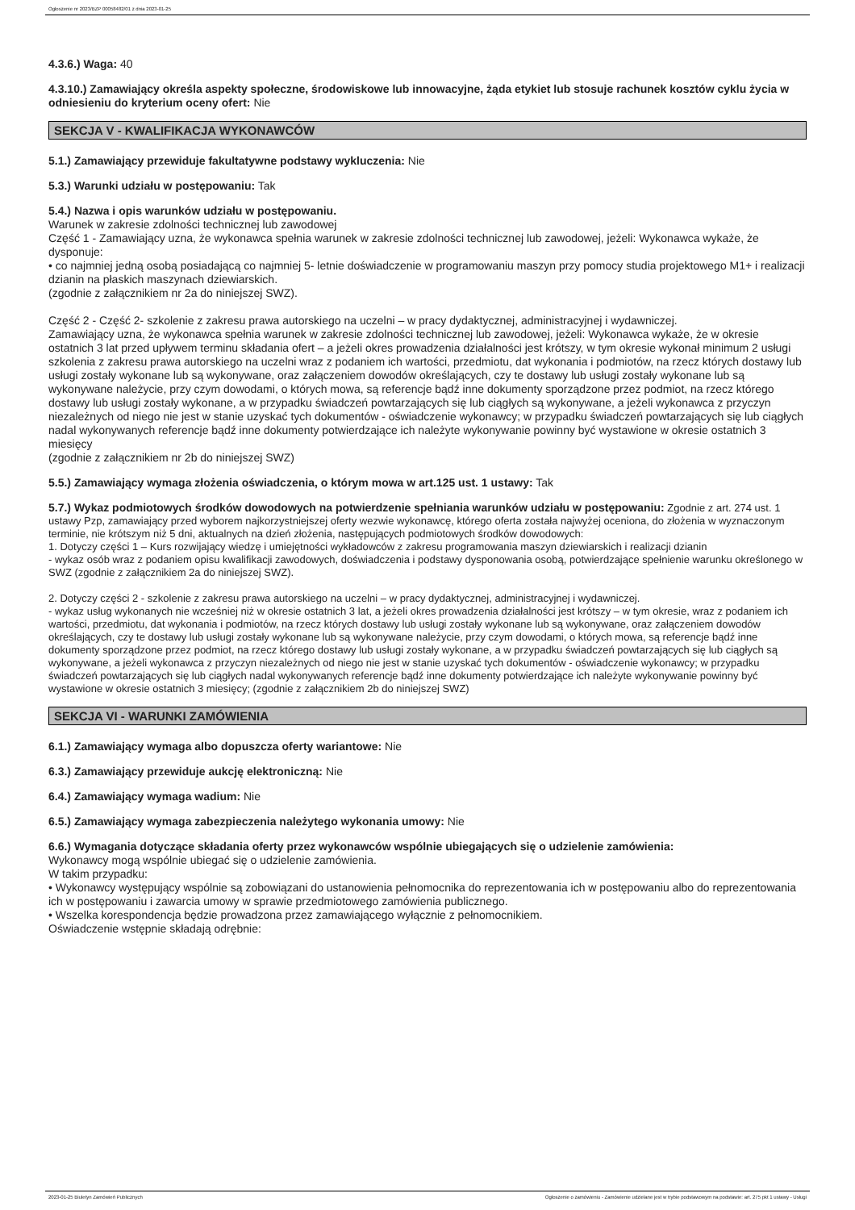Ogłoszenie nr 2023/BZP 00058482/01 z dnia 2023-01-25
4.3.6.) Waga: 40
4.3.10.) Zamawiający określa aspekty społeczne, środowiskowe lub innowacyjne, żąda etykiet lub stosuje rachunek kosztów cyklu życia w odniesieniu do kryterium oceny ofert: Nie
SEKCJA V - KWALIFIKACJA WYKONAWCÓW
5.1.) Zamawiający przewiduje fakultatywne podstawy wykluczenia: Nie
5.3.) Warunki udziału w postępowaniu: Tak
5.4.) Nazwa i opis warunków udziału w postępowaniu.
Warunek w zakresie zdolności technicznej lub zawodowej
Część 1 - Zamawiający uzna, że wykonawca spełnia warunek w zakresie zdolności technicznej lub zawodowej, jeżeli: Wykonawca wykaże, że dysponuje:
• co najmniej jedną osobą posiadającą co najmniej 5- letnie doświadczenie w programowaniu maszyn przy pomocy studia projektowego M1+ i realizacji dzianin na płaskich maszynach dziewiarskich.
(zgodnie z załącznikiem nr 2a do niniejszej SWZ).
Część 2 - Część 2- szkolenie z zakresu prawa autorskiego na uczelni – w pracy dydaktycznej, administracyjnej i wydawniczej.
Zamawiający uzna, że wykonawca spełnia warunek w zakresie zdolności technicznej lub zawodowej, jeżeli: Wykonawca wykaże, że w okresie ostatnich 3 lat przed upływem terminu składania ofert – a jeżeli okres prowadzenia działalności jest krótszy, w tym okresie wykonał minimum 2 usługi szkolenia z zakresu prawa autorskiego na uczelni wraz z podaniem ich wartości, przedmiotu, dat wykonania i podmiotów, na rzecz których dostawy lub usługi zostały wykonane lub są wykonywane, oraz załączeniem dowodów określających, czy te dostawy lub usługi zostały wykonane lub są wykonywane należycie, przy czym dowodami, o których mowa, są referencje bądź inne dokumenty sporządzone przez podmiot, na rzecz którego dostawy lub usługi zostały wykonane, a w przypadku świadczeń powtarzających się lub ciągłych są wykonywane, a jeżeli wykonawca z przyczyn niezależnych od niego nie jest w stanie uzyskać tych dokumentów - oświadczenie wykonawcy; w przypadku świadczeń powtarzających się lub ciągłych nadal wykonywanych referencje bądź inne dokumenty potwierdzające ich należyte wykonywanie powinny być wystawione w okresie ostatnich 3 miesięcy
(zgodnie z załącznikiem nr 2b do niniejszej SWZ)
5.5.) Zamawiający wymaga złożenia oświadczenia, o którym mowa w art.125 ust. 1 ustawy: Tak
5.7.) Wykaz podmiotowych środków dowodowych na potwierdzenie spełniania warunków udziału w postępowaniu: Zgodnie z art. 274 ust. 1 ustawy Pzp, zamawiający przed wyborem najkorzystniejszej oferty wezwie wykonawcę, którego oferta została najwyżej oceniona, do złożenia w wyznaczonym terminie, nie krótszym niż 5 dni, aktualnych na dzień złożenia, następujących podmiotowych środków dowodowych:
1. Dotyczy części 1 – Kurs rozwijający wiedzę i umiejętności wykładowców z zakresu programowania maszyn dziewiarskich i realizacji dzianin
- wykaz osób wraz z podaniem opisu kwalifikacji zawodowych, doświadczenia i podstawy dysponowania osobą, potwierdzające spełnienie warunku określonego w SWZ (zgodnie z załącznikiem 2a do niniejszej SWZ).
2. Dotyczy części 2 - szkolenie z zakresu prawa autorskiego na uczelni – w pracy dydaktycznej, administracyjnej i wydawniczej.
- wykaz usług wykonanych nie wcześniej niż w okresie ostatnich 3 lat, a jeżeli okres prowadzenia działalności jest krótszy – w tym okresie, wraz z podaniem ich wartości, przedmiotu, dat wykonania i podmiotów, na rzecz których dostawy lub usługi zostały wykonane lub są wykonywane, oraz załączeniem dowodów określających, czy te dostawy lub usługi zostały wykonane lub są wykonywane należycie, przy czym dowodami, o których mowa, są referencje bądź inne dokumenty sporządzone przez podmiot, na rzecz którego dostawy lub usługi zostały wykonane, a w przypadku świadczeń powtarzających się lub ciągłych są wykonywane, a jeżeli wykonawca z przyczyn niezależnych od niego nie jest w stanie uzyskać tych dokumentów - oświadczenie wykonawcy; w przypadku świadczeń powtarzających się lub ciągłych nadal wykonywanych referencje bądź inne dokumenty potwierdzające ich należyte wykonywanie powinny być wystawione w okresie ostatnich 3 miesięcy; (zgodnie z załącznikiem 2b do niniejszej SWZ)
SEKCJA VI - WARUNKI ZAMÓWIENIA
6.1.) Zamawiający wymaga albo dopuszcza oferty wariantowe: Nie
6.3.) Zamawiający przewiduje aukcję elektroniczną: Nie
6.4.) Zamawiający wymaga wadium: Nie
6.5.) Zamawiający wymaga zabezpieczenia należytego wykonania umowy: Nie
6.6.) Wymagania dotyczące składania oferty przez wykonawców wspólnie ubiegających się o udzielenie zamówienia:
Wykonawcy mogą wspólnie ubiegać się o udzielenie zamówienia.
W takim przypadku:
• Wykonawcy występujący wspólnie są zobowiązani do ustanowienia pełnomocnika do reprezentowania ich w postępowaniu albo do reprezentowania ich w postępowaniu i zawarcia umowy w sprawie przedmiotowego zamówienia publicznego.
• Wszelka korespondencja będzie prowadzona przez zamawiającego wyłącznie z pełnomocnikiem.
Oświadczenie wstępnie składają odrębnie:
2023-01-25 Biuletyn Zamówień Publicznych Ogłoszenie o zamówieniu - Zamówienie udzielane jest w trybie podstawowym na podstawie: art. 275 pkt 1 ustawy - Usługi